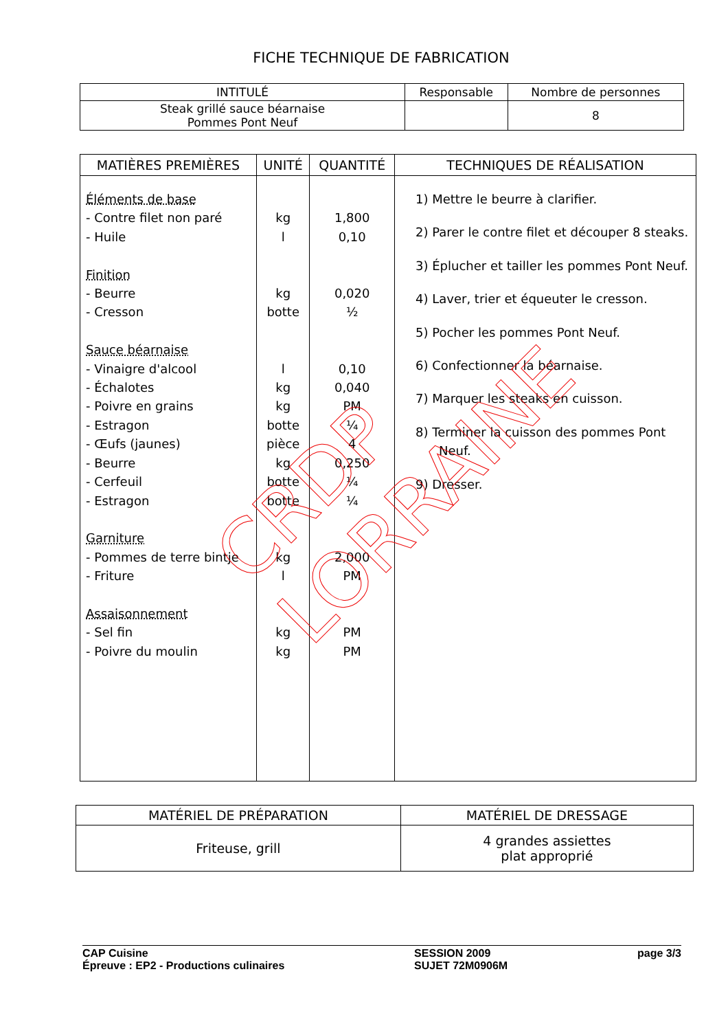FICHE TECHNIQUE DE FABRICATION
| INTITULÉ | Responsable | Nombre de personnes |
| --- | --- | --- |
| Steak grillé sauce béarnaise Pommes Pont Neuf | | 8 |
| MATIÈRES PREMIÈRES | UNITÉ | QUANTITÉ | TECHNIQUES DE RÉALISATION |
| --- | --- | --- | --- |
| Éléments de base - Contre filet non paré - Huile Finition - Beurre - Cresson Sauce béarnaise - Vinaigre d'alcool - Échalotes - Poivre en grains - Estragon - Œufs (jaunes) - Beurre - Cerfeuil - Estragon Garniture - Pommes de terre bintje - Friture Assaisonnement - Sel fin - Poivre du moulin | kg l kg botte l kg kg botte pièce kg botte botte kg l kg kg | 1,800 0,10 0,020 ½ 0,10 0,040 PM ¼ 4 0,250 ¼ ¼ 2,000 PM PM PM | 1) Mettre le beurre à clarifier. 2) Parer le contre filet et découper 8 steaks. 3) Éplucher et tailler les pommes Pont Neuf. 4) Laver, trier et équeuter le cresson. 5) Pocher les pommes Pont Neuf. 6) Confectionner la béarnaise. 7) Marquer les steaks en cuisson. 8) Terminer la cuisson des pommes Pont Neuf. 9) Dresser. |
| MATÉRIEL DE PRÉPARATION | MATÉRIEL DE DRESSAGE |
| --- | --- |
| Friteuse, grill | 4 grandes assiettes plat approprié |
CAP Cuisine
Épreuve : EP2 - Productions culinaires
SESSION 2009
SUJET 72M0906M
page 3/3
CRDP LORRAINE